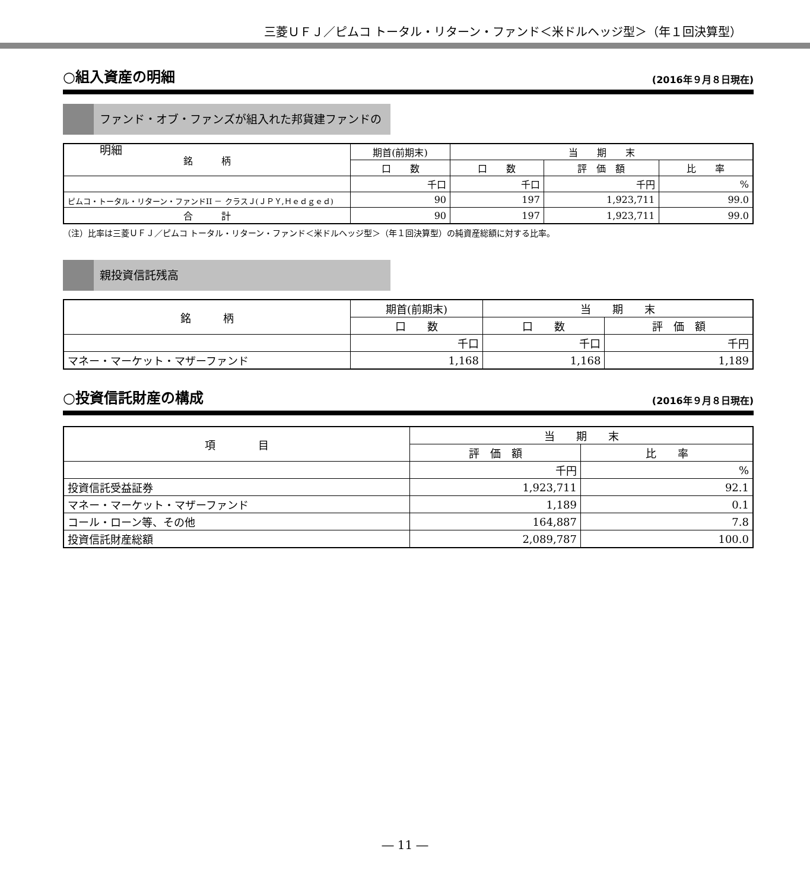三菱ＵＦＪ／ピムコ トータル・リターン・ファンド＜米ドルヘッジ型＞（年１回決算型）
○組入資産の明細 (2016年９月８日現在)
ファンド・オブ・ファンズが組入れた邦貨建ファンドの明細
| 銘 柄 | 期首(前期末) | 当 期 末 | | |
| --- | --- | --- | --- | --- |
| | 口 数 | 口 数 | 評 価 額 | 比 率 |
| | 千口 | 千口 | 千円 | % |
| ピムコ・トータル・リターン・ファンドII － クラスＪ(ＪＰＹ,Ｈｅｄｇｅｄ) | 90 | 197 | 1,923,711 | 99.0 |
| 合 計 | 90 | 197 | 1,923,711 | 99.0 |
（注）比率は三菱ＵＦＪ／ピムコ トータル・リターン・ファンド＜米ドルヘッジ型＞（年１回決算型）の純資産総額に対する比率。
親投資信託残高
| 銘 柄 | 期首(前期末) | 当 期 末 | |
| --- | --- | --- | --- |
| | 口 数 | 口 数 | 評 価 額 |
| | 千口 | 千口 | 千円 |
| マネー・マーケット・マザーファンド | 1,168 | 1,168 | 1,189 |
○投資信託財産の構成 (2016年９月８日現在)
| 項 目 | 当 期 末 | |
| --- | --- | --- |
| | 評 価 額 | 比 率 |
| | 千円 | % |
| 投資信託受益証券 | 1,923,711 | 92.1 |
| マネー・マーケット・マザーファンド | 1,189 | 0.1 |
| コール・ローン等、その他 | 164,887 | 7.8 |
| 投資信託財産総額 | 2,089,787 | 100.0 |
― 11 ―